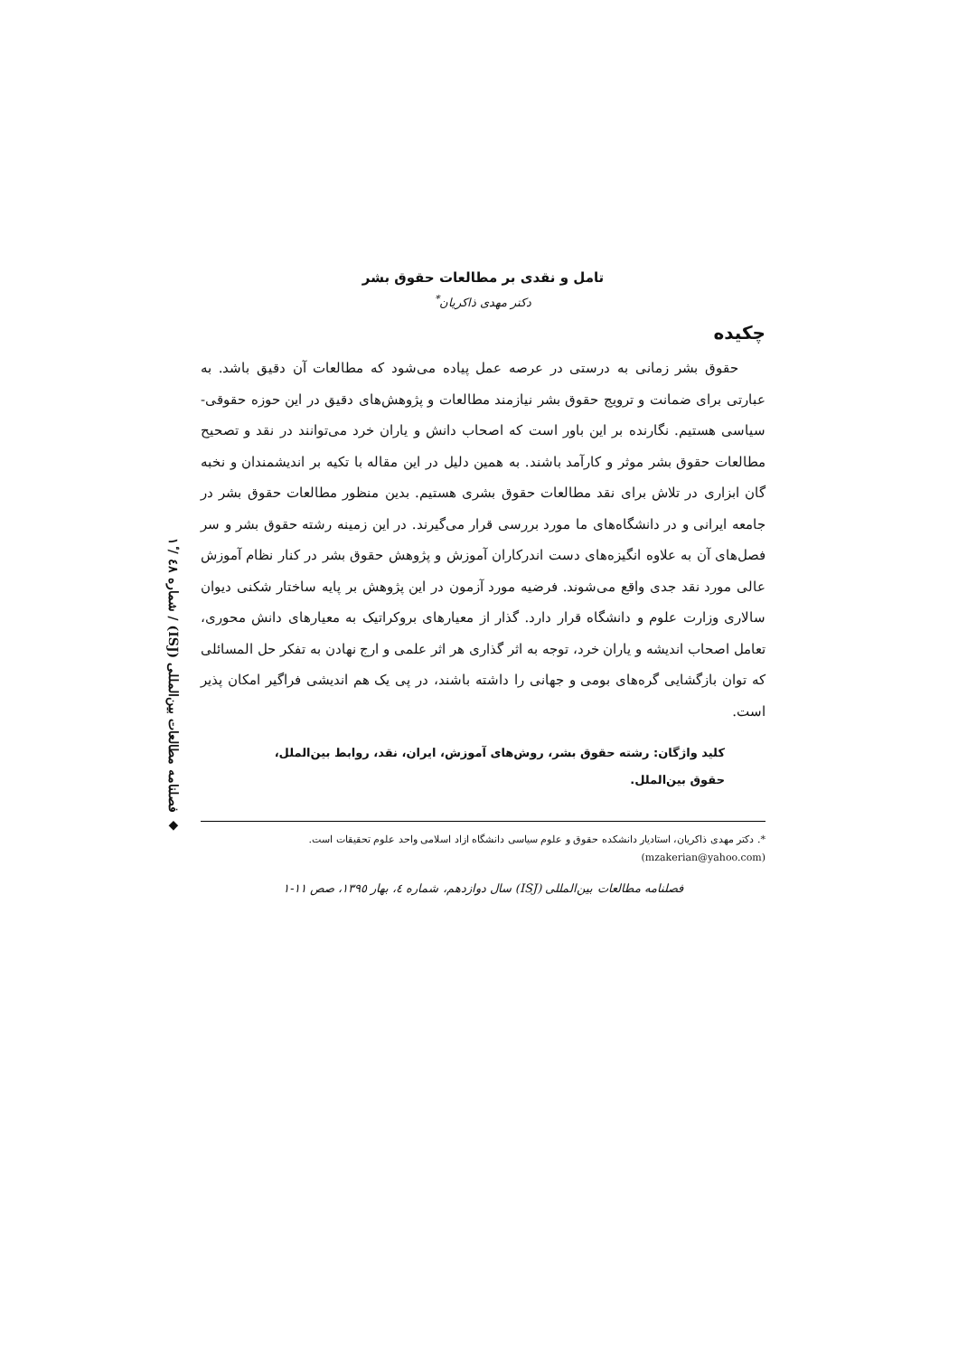◆ فصلنامه مطالعات بین‌المللی (ISJ) / شماره ٤٨ / ١ٔ
تامل و نقدی بر مطالعات حقوق بشر
دکتر مهدی ذاکریان<sup>*</sup>
چکیده
حقوق بشر زمانی به درستی در عرصه عمل پیاده می‌شود که مطالعات آن دقیق باشد. به عبارتی برای ضمانت و ترویج حقوق بشر نیازمند مطالعات و پژوهش‌های دقیق در این حوزه حقوقی- سیاسی هستیم. نگارنده بر این باور است که اصحاب دانش و یاران خرد می‌توانند در نقد و تصحیح مطالعات حقوق بشر موثر و کارآمد باشند. به همین دلیل در این مقاله با تکیه بر اندیشمندان و نخبه گان ابزاری در تلاش برای نقد مطالعات حقوق بشری هستیم. بدین منظور مطالعات حقوق بشر در جامعه ایرانی و در دانشگاه‌های ما مورد بررسی قرار می‌گیرند. در این زمینه رشته حقوق بشر و سر فصل‌های آن به علاوه انگیزه‌های دست اندرکاران آموزش و پژوهش حقوق بشر در کنار نظام آموزش عالی مورد نقد جدی واقع می‌شوند. فرضیه مورد آزمون در این پژوهش بر پایه ساختار شکنی دیوان سالاری وزارت علوم و دانشگاه قرار دارد. گذار از معیارهای بروکراتیک به معیارهای دانش محوری، تعامل اصحاب اندیشه و یاران خرد، توجه به اثر گذاری هر اثر علمی و ارج نهادن به تفکر حل المسائلی که توان بازگشایی گره‌های بومی و جهانی را داشته باشند، در پی یک هم اندیشی فراگیر امکان پذیر است.
کلید واژگان: رشته حقوق بشر، روش‌های آموزش، ایران، نقد، روابط بین‌الملل، حقوق بین‌الملل.
*. دکتر مهدی ذاکریان، استادیار دانشکده حقوق و علوم سیاسی دانشگاه ازاد اسلامی واحد علوم تحقیقات است.
(mzakerian@yahoo.com)
فصلنامه مطالعات بین‌المللی (ISJ) سال دوازدهم، شماره ٤، بهار ١٣٩٥، صص ١١-١